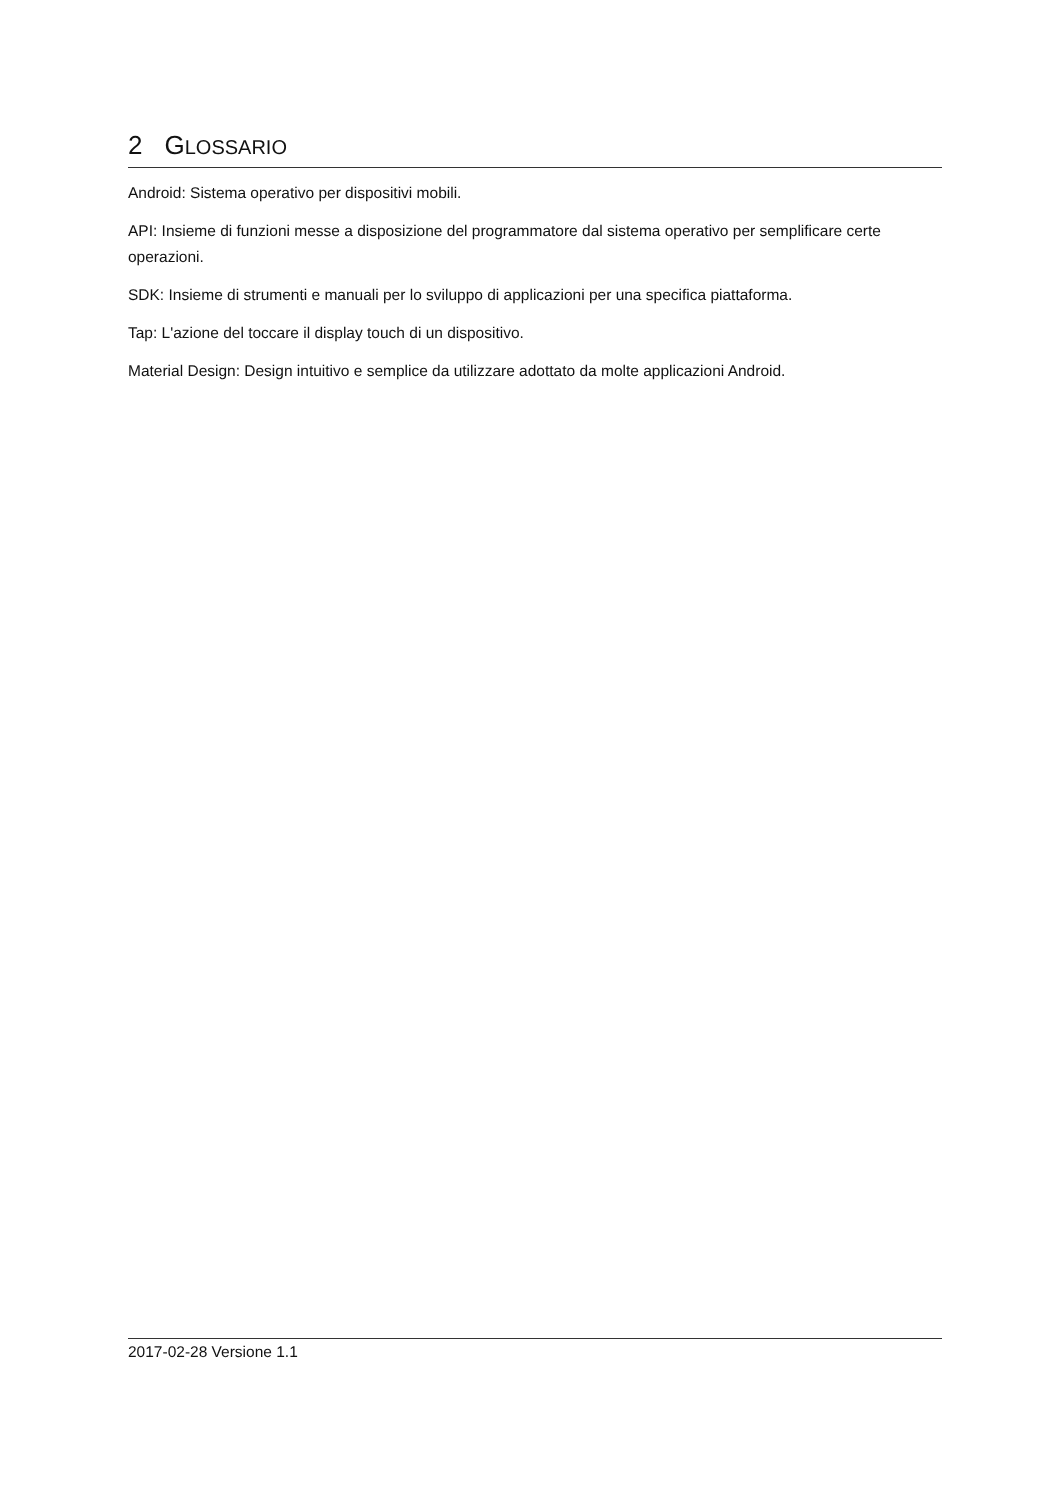2 GLOSSARIO
Android: Sistema operativo per dispositivi mobili.
API: Insieme di funzioni messe a disposizione del programmatore dal sistema operativo per semplificare certe operazioni.
SDK: Insieme di strumenti e manuali per lo sviluppo di applicazioni per una specifica piattaforma.
Tap: L'azione del toccare il display touch di un dispositivo.
Material Design: Design intuitivo e semplice da utilizzare adottato da molte applicazioni Android.
2017-02-28 Versione 1.1